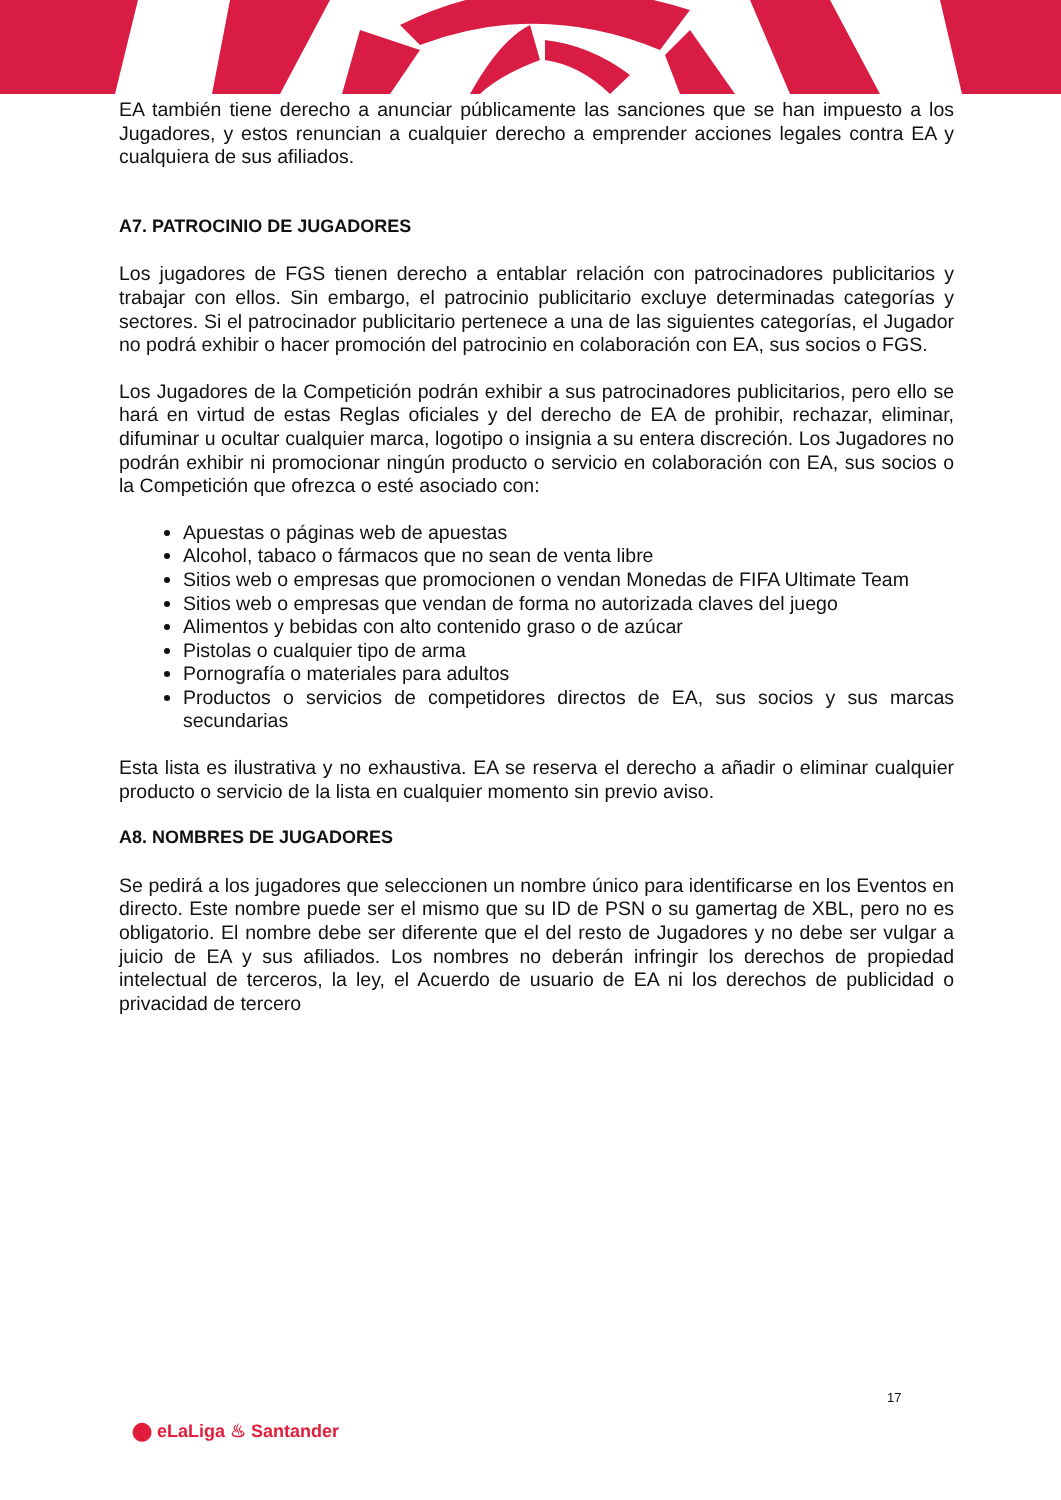EA también tiene derecho a anunciar públicamente las sanciones que se han impuesto a los Jugadores, y estos renuncian a cualquier derecho a emprender acciones legales contra EA y cualquiera de sus afiliados.
A7. PATROCINIO DE JUGADORES
Los jugadores de FGS tienen derecho a entablar relación con patrocinadores publicitarios y trabajar con ellos. Sin embargo, el patrocinio publicitario excluye determinadas categorías y sectores. Si el patrocinador publicitario pertenece a una de las siguientes categorías, el Jugador no podrá exhibir o hacer promoción del patrocinio en colaboración con EA, sus socios o FGS.
Los Jugadores de la Competición podrán exhibir a sus patrocinadores publicitarios, pero ello se hará en virtud de estas Reglas oficiales y del derecho de EA de prohibir, rechazar, eliminar, difuminar u ocultar cualquier marca, logotipo o insignia a su entera discreción. Los Jugadores no podrán exhibir ni promocionar ningún producto o servicio en colaboración con EA, sus socios o la Competición que ofrezca o esté asociado con:
Apuestas o páginas web de apuestas
Alcohol, tabaco o fármacos que no sean de venta libre
Sitios web o empresas que promocionen o vendan Monedas de FIFA Ultimate Team
Sitios web o empresas que vendan de forma no autorizada claves del juego
Alimentos y bebidas con alto contenido graso o de azúcar
Pistolas o cualquier tipo de arma
Pornografía o materiales para adultos
Productos o servicios de competidores directos de EA, sus socios y sus marcas secundarias
Esta lista es ilustrativa y no exhaustiva. EA se reserva el derecho a añadir o eliminar cualquier producto o servicio de la lista en cualquier momento sin previo aviso.
A8. NOMBRES DE JUGADORES
Se pedirá a los jugadores que seleccionen un nombre único para identificarse en los Eventos en directo. Este nombre puede ser el mismo que su ID de PSN o su gamertag de XBL, pero no es obligatorio. El nombre debe ser diferente que el del resto de Jugadores y no debe ser vulgar a juicio de EA y sus afiliados. Los nombres no deberán infringir los derechos de propiedad intelectual de terceros, la ley, el Acuerdo de usuario de EA ni los derechos de publicidad o privacidad de tercero
17
⬤ eLaLiga ♨ Santander